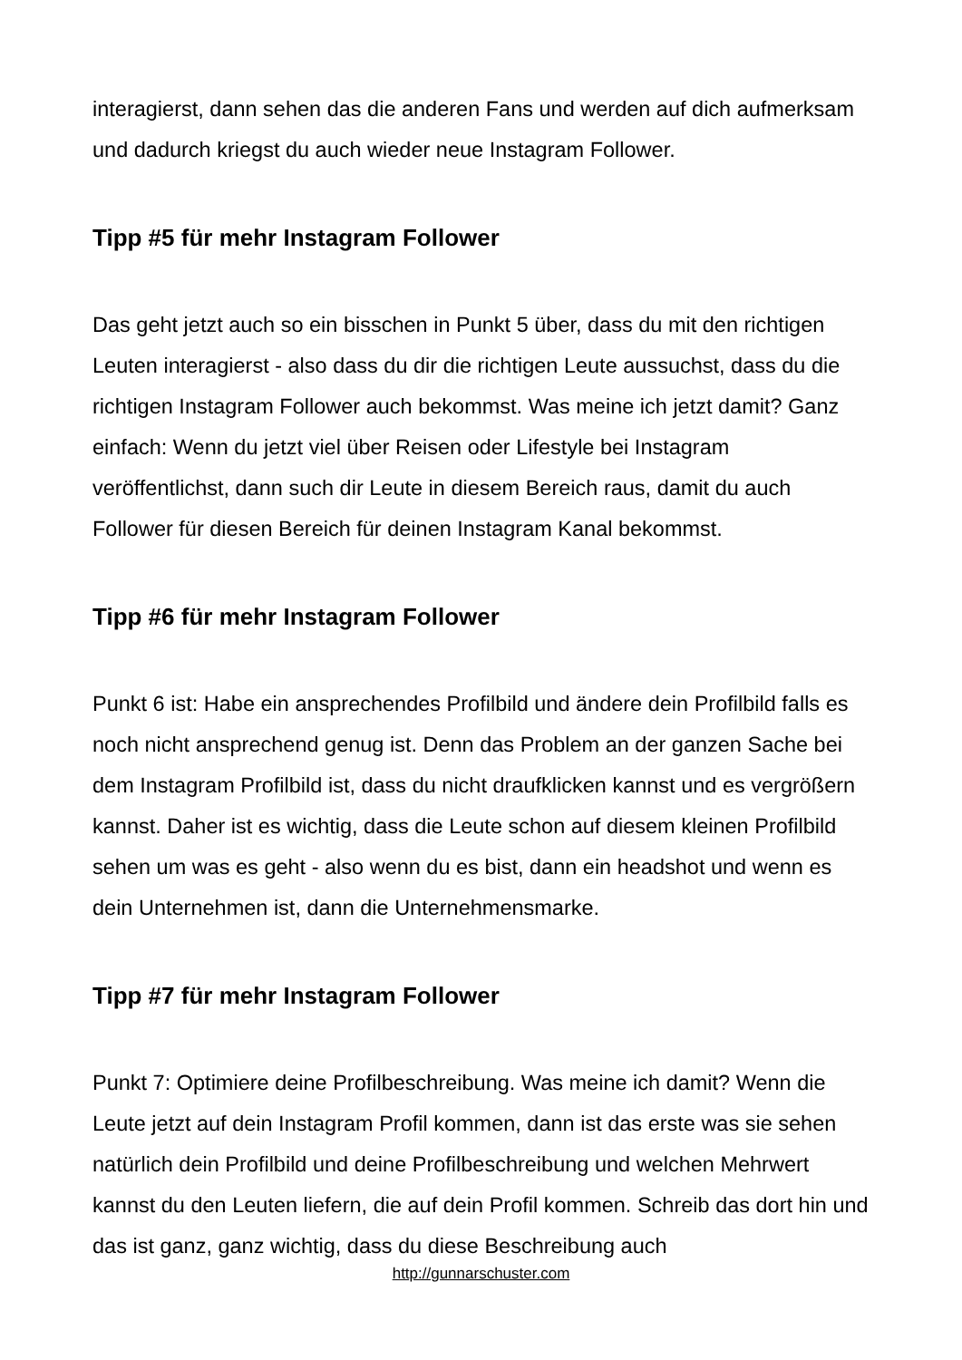interagierst, dann sehen das die anderen Fans und werden auf dich aufmerksam und dadurch kriegst du auch wieder neue Instagram Follower.
Tipp #5 für mehr Instagram Follower
Das geht jetzt auch so ein bisschen in Punkt 5 über, dass du mit den richtigen Leuten interagierst - also dass du dir die richtigen Leute aussuchst, dass du die richtigen Instagram Follower auch bekommst. Was meine ich jetzt damit? Ganz einfach: Wenn du jetzt viel über Reisen oder Lifestyle bei Instagram veröffentlichst, dann such dir Leute in diesem Bereich raus, damit du auch Follower für diesen Bereich für deinen Instagram Kanal bekommst.
Tipp #6 für mehr Instagram Follower
Punkt 6 ist: Habe ein ansprechendes Profilbild und ändere dein Profilbild falls es noch nicht ansprechend genug ist. Denn das Problem an der ganzen Sache bei dem Instagram Profilbild ist, dass du nicht draufklicken kannst und es vergrößern kannst. Daher ist es wichtig, dass die Leute schon auf diesem kleinen Profilbild sehen um was es geht - also wenn du es bist, dann ein headshot und wenn es dein Unternehmen ist, dann die Unternehmensmarke.
Tipp #7 für mehr Instagram Follower
Punkt 7: Optimiere deine Profilbeschreibung. Was meine ich damit? Wenn die Leute jetzt auf dein Instagram Profil kommen, dann ist das erste was sie sehen natürlich dein Profilbild und deine Profilbeschreibung und welchen Mehrwert kannst du den Leuten liefern, die auf dein Profil kommen. Schreib das dort hin und das ist ganz, ganz wichtig, dass du diese Beschreibung auch
http://gunnarschuster.com